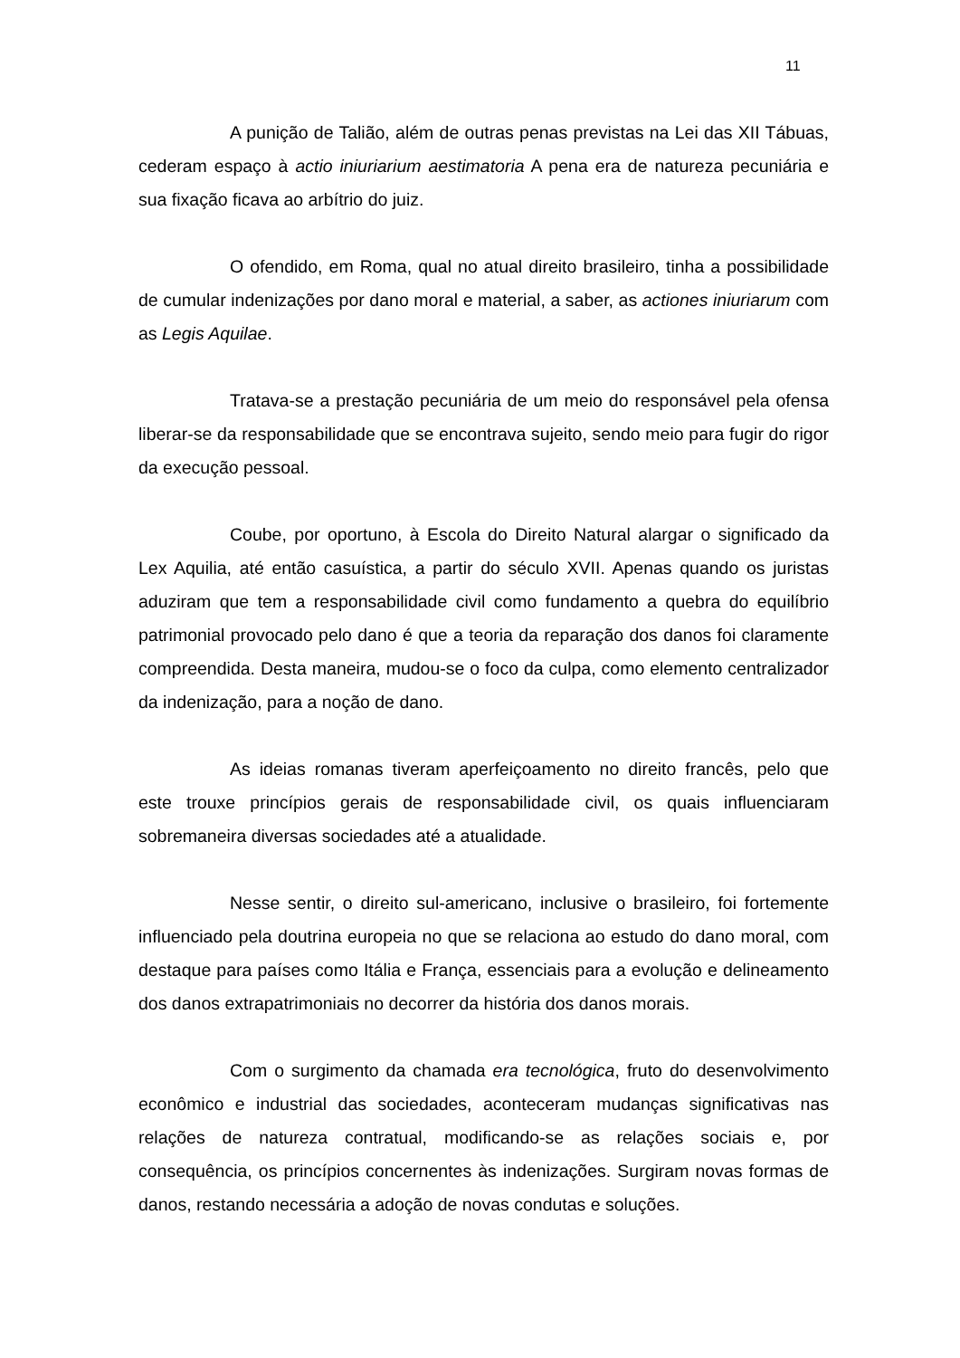11
A punição de Talião, além de outras penas previstas na Lei das XII Tábuas, cederam espaço à actio iniuriarium aestimatoria A pena era de natureza pecuniária e sua fixação ficava ao arbítrio do juiz.
O ofendido, em Roma, qual no atual direito brasileiro, tinha a possibilidade de cumular indenizações por dano moral e material, a saber, as actiones iniuriarum com as Legis Aquilae.
Tratava-se a prestação pecuniária de um meio do responsável pela ofensa liberar-se da responsabilidade que se encontrava sujeito, sendo meio para fugir do rigor da execução pessoal.
Coube, por oportuno, à Escola do Direito Natural alargar o significado da Lex Aquilia, até então casuística, a partir do século XVII. Apenas quando os juristas aduziram que tem a responsabilidade civil como fundamento a quebra do equilíbrio patrimonial provocado pelo dano é que a teoria da reparação dos danos foi claramente compreendida. Desta maneira, mudou-se o foco da culpa, como elemento centralizador da indenização, para a noção de dano.
As ideias romanas tiveram aperfeiçoamento no direito francês, pelo que este trouxe princípios gerais de responsabilidade civil, os quais influenciaram sobremaneira diversas sociedades até a atualidade.
Nesse sentir, o direito sul-americano, inclusive o brasileiro, foi fortemente influenciado pela doutrina europeia no que se relaciona ao estudo do dano moral, com destaque para países como Itália e França, essenciais para a evolução e delineamento dos danos extrapatrimoniais no decorrer da história dos danos morais.
Com o surgimento da chamada era tecnológica, fruto do desenvolvimento econômico e industrial das sociedades, aconteceram mudanças significativas nas relações de natureza contratual, modificando-se as relações sociais e, por consequência, os princípios concernentes às indenizações. Surgiram novas formas de danos, restando necessária a adoção de novas condutas e soluções.